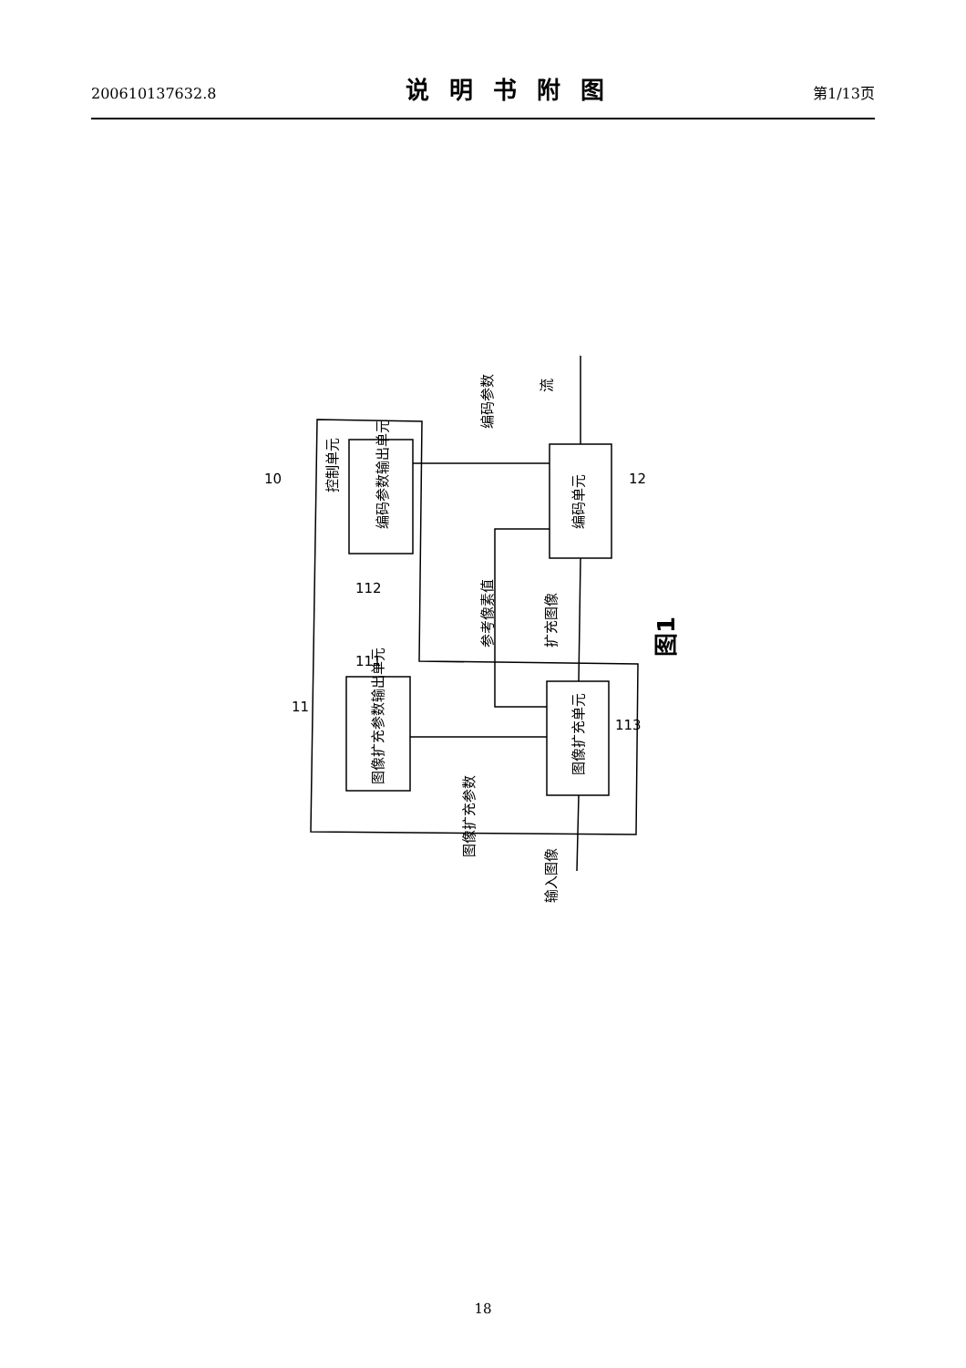200610137632.8 说明书附图 第1/13页
控制单元
编码参数输出单元
图像扩充参数输出单元
编码单元
图像扩充单元
编码参数
参考像素值
扩充图像
图像扩充参数
流
输入图像
10
11
12
112
111
113
图1
18